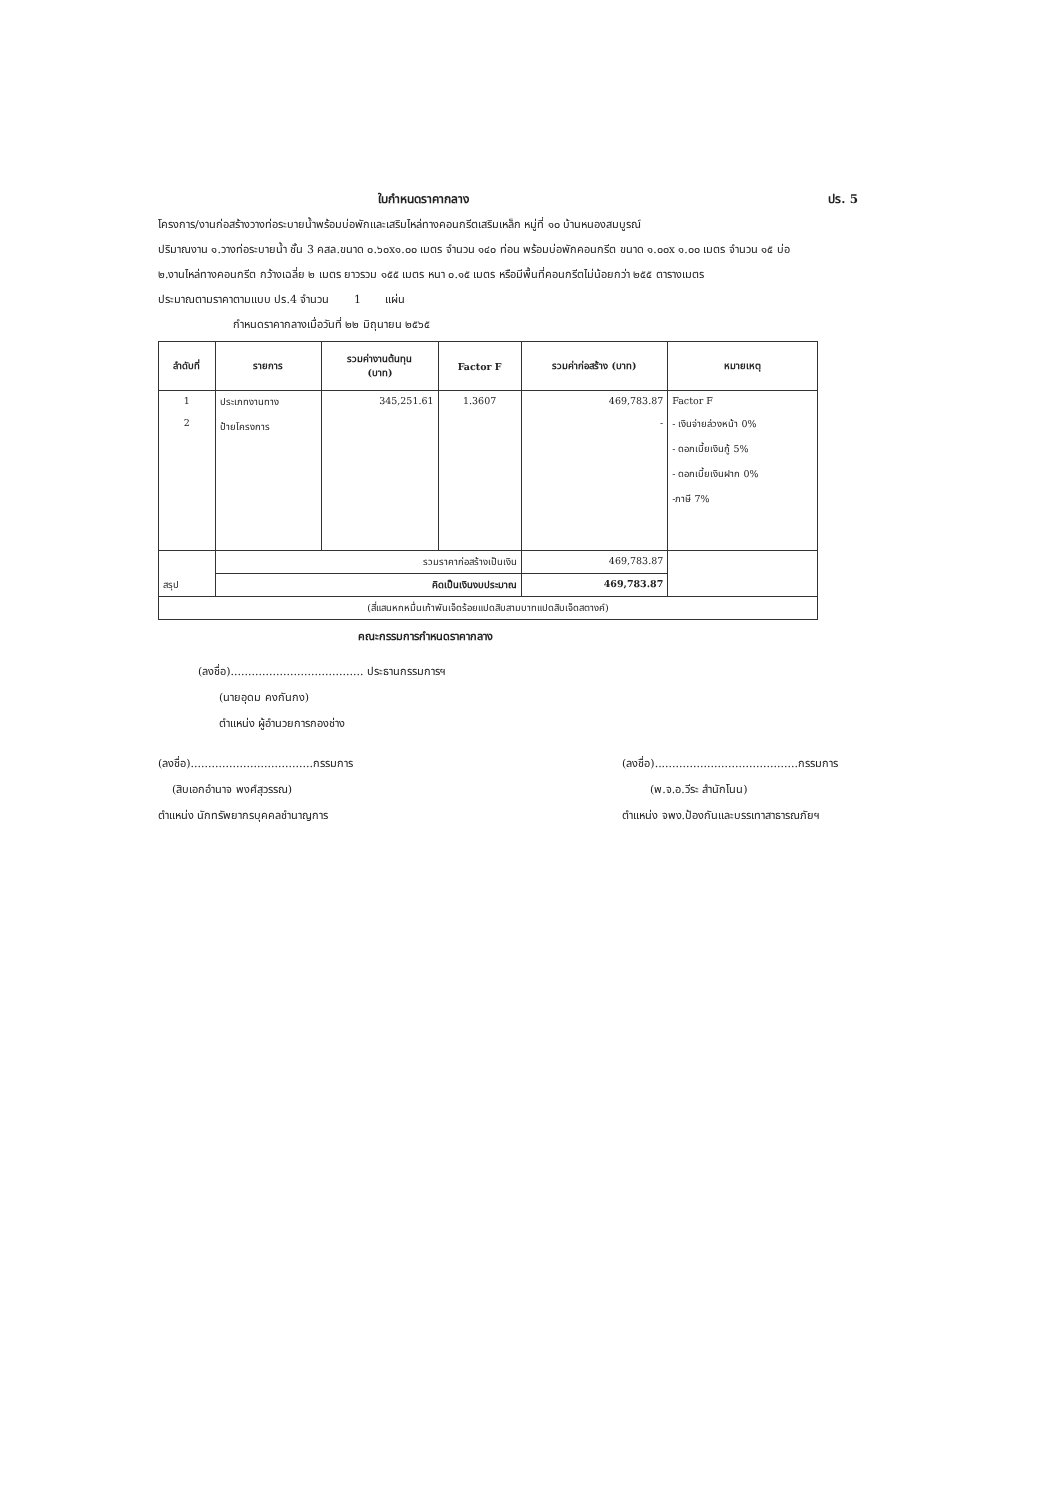ใบกำหนดราคากลาง ปร. 5
โครงการ/งานก่อสร้างวางท่อระบายน้ำพร้อมบ่อพักและเสริมไหล่ทางคอนกรีตเสริมเหล็ก หมู่ที่ ๑๐ บ้านหนองสมบูรณ์
ปริมาณงาน ๑.วางท่อระบายน้ำ ชั้น 3 คสล.ขนาด ๐.๖๐x๑.๐๐ เมตร จำนวน ๑๔๐ ท่อน พร้อมบ่อพักคอนกรีต ขนาด ๑.๐๐x ๑.๐๐ เมตร จำนวน ๑๕ บ่อ
๒.งานไหล่ทางคอนกรีต กว้างเฉลี่ย ๒ เมตร ยาวรวม ๑๕๕ เมตร หนา ๐.๑๕ เมตร หรือมีพื้นที่คอนกรีตไม่น้อยกว่า ๒๕๕ ตารางเมตร
ประมาณตามราคาตามแบบ ปร.4 จำนวน 1 แผ่น
กำหนดราคากลางเมื่อวันที่ ๒๒ มิถุนายน ๒๕๖๕
| ลำดับที่ | รายการ | รวมค่างานต้นทุน (บาท) | Factor F | รวมค่าก่อสร้าง (บาท) | หมายเหตุ |
| --- | --- | --- | --- | --- | --- |
| 1 2 | ประเภทงานทาง ป้ายโครงการ | 345,251.61 | 1.3607 | 469,783.87 - | Factor F - เงินจ่ายล่วงหน้า 0% - ดอกเบี้ยเงินกู้ 5% - ดอกเบี้ยเงินฝาก 0% -ภาษี 7% |
| สรุป | รวมราคาก่อสร้างเป็นเงิน | | | 469,783.87 | |
| | คิดเป็นเงินงบประมาณ | | | 469,783.87 | |
| (สี่แสนหกหมื่นเก้าพันเจ็ดร้อยแปดสิบสามบาทแปดสิบเจ็ดสตางค์) | | | | | |
คณะกรรมการกำหนดราคากลาง
(ลงชื่อ)...................................... ประธานกรรมการฯ
(นายอุดม คงกันกง)
ตำแหน่ง ผู้อำนวยการกองช่าง
(ลงชื่อ)...................................กรรมการ
(สิบเอกอำนาจ พงศ์สุวรรณ)
ตำแหน่ง นักทรัพยากรบุคคลชำนาญการ
(ลงชื่อ).........................................กรรมการ
(พ.จ.อ.วีระ สำนักโนน)
ตำแหน่ง จพง.ป้องกันและบรรเทาสาธารณภัยฯ